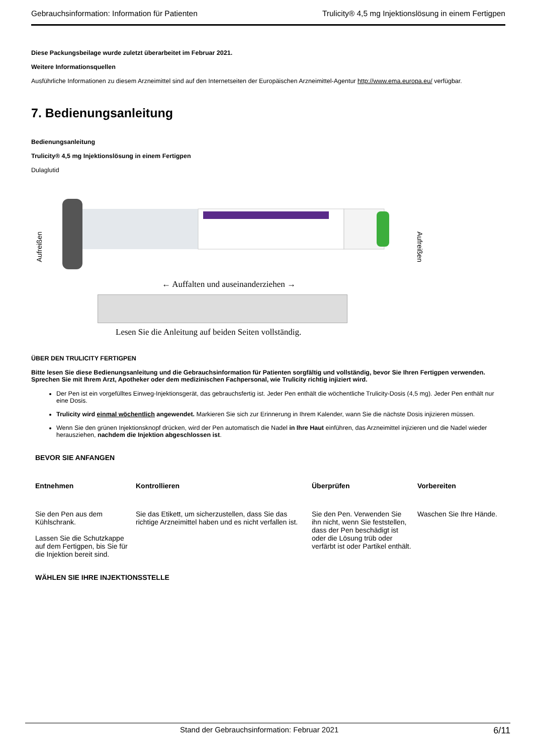Gebrauchsinformation: Information für Patienten Trulicity® 4,5 mg Injektionslösung in einem Fertigpen
Diese Packungsbeilage wurde zuletzt überarbeitet im Februar 2021.
Weitere Informationsquellen
Ausführliche Informationen zu diesem Arzneimittel sind auf den Internetseiten der Europäischen Arzneimittel-Agentur http://www.ema.europa.eu/ verfügbar.
7. Bedienungsanleitung
Bedienungsanleitung
Trulicity® 4,5 mg Injektionslösung in einem Fertigpen
Dulaglutid
Aufreißen
Aufreißen
← Auffalten und auseinanderziehen →
Lesen Sie die Anleitung auf beiden Seiten vollständig.
ÜBER DEN TRULICITY FERTIGPEN
Bitte lesen Sie diese Bedienungsanleitung und die Gebrauchsinformation für Patienten sorgfältig und vollständig, bevor Sie Ihren Fertigpen verwenden. Sprechen Sie mit Ihrem Arzt, Apotheker oder dem medizinischen Fachpersonal, wie Trulicity richtig injiziert wird.
Der Pen ist ein vorgefülltes Einweg-Injektionsgerät, das gebrauchsfertig ist. Jeder Pen enthält die wöchentliche Trulicity-Dosis (4,5 mg). Jeder Pen enthält nur eine Dosis.
Trulicity wird einmal wöchentlich angewendet. Markieren Sie sich zur Erinnerung in Ihrem Kalender, wann Sie die nächste Dosis injizieren müssen.
Wenn Sie den grünen Injektionsknopf drücken, wird der Pen automatisch die Nadel in Ihre Haut einführen, das Arzneimittel injizieren und die Nadel wieder herausziehen, nachdem die Injektion abgeschlossen ist.
BEVOR SIE ANFANGEN
| Entnehmen | Kontrollieren | Überprüfen | Vorbereiten |
| --- | --- | --- | --- |
| Sie den Pen aus dem Kühlschrank. Lassen Sie die Schutzkappe auf dem Fertigpen, bis Sie für die Injektion bereit sind. | Sie das Etikett, um sicherzustellen, dass Sie das richtige Arzneimittel haben und es nicht verfallen ist. | Sie den Pen. Verwenden Sie ihn nicht, wenn Sie feststellen, dass der Pen beschädigt ist oder die Lösung trüb oder verfärbt ist oder Partikel enthält. | Waschen Sie Ihre Hände. |
WÄHLEN SIE IHRE INJEKTIONSSTELLE
Stand der Gebrauchsinformation: Februar 2021 6/11